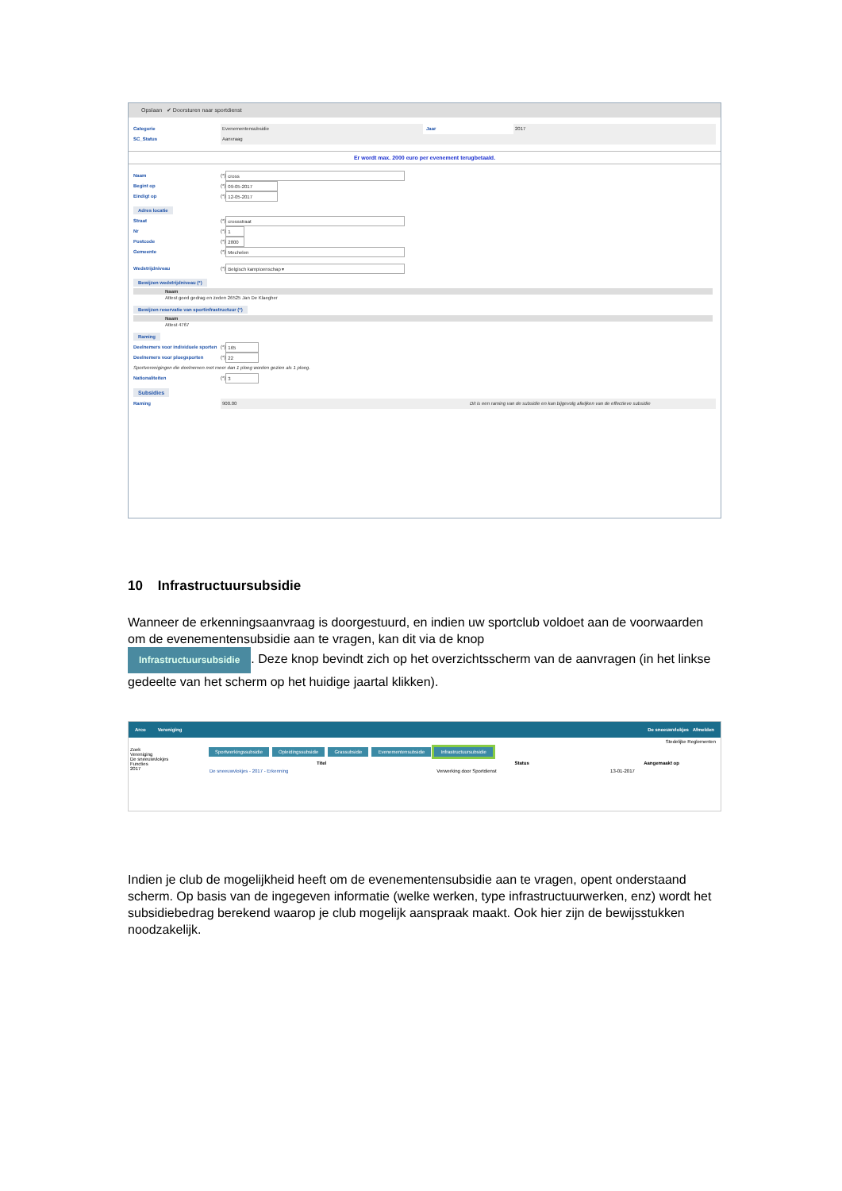Opslaan ✔ Doorsturen naar sportdienst
Categorie Evenementensubsidie Jaar 2017
SC_Status Aanvraag
Er wordt max. 2000 euro per evenement terugbetaald.
Naam (*) cross
Begint op (*) 09-05-2017
Eindigt op (*) 12-05-2017
Adres locatie
Straat (*) crossstraat
Nr (*) 1
Postcode (*) 2800
Gemeente (*) Mechelen
Wedstrijdniveau (*) Belgisch kampioenschap ▾
Bewijzen wedstrijdniveau (*)
| Naam |
| --- |
| Attest goed gedrag en zeden 26525 Jan De Klaegher |
Bewijzen reservatie van sportinfrastructuur (*)
| Naam |
| --- |
| Attest 4767 |
Raming
Deelnemers voor individuele sporten (*) 165
Deelnemers voor ploegsporten (*) 22
Sportverenigingen die deelnemen met meer dan 1 ploeg worden gezien als 1 ploeg.
Nationaliteiten (*) 3
Subsidies
Raming 900.00 Dit is een raming van de subsidie en kan bijgevolg afwijken van de effectieve subsidie
10 Infrastructuursubsidie
Wanneer de erkenningsaanvraag is doorgestuurd, en indien uw sportclub voldoet aan de voorwaarden om de evenementensubsidie aan te vragen, kan dit via de knop
Infrastructuursubsidie. Deze knop bevindt zich op het overzichtsscherm van de aanvragen (in het linkse gedeelte van het scherm op het huidige jaartal klikken).
Arco Vereniging De sneeuwvlokjes Afmelden
Stedelijke Reglementen
Zoek
Vereniging
De sneeuwvlokjes
Functies
2017
Sportwerkingssubsidie Opleidingssubsidie Grassubsidie Evenementensubsidie Infrastructuursubsidie
| Titel | Status | Aangemaakt op |
| --- | --- | --- |
| De sneeuwvlokjes - 2017 - Erkenning | Verwerking door Sportdienst | 13-01-2017 |
Indien je club de mogelijkheid heeft om de evenementensubsidie aan te vragen, opent onderstaand scherm. Op basis van de ingegeven informatie (welke werken, type infrastructuurwerken, enz) wordt het subsidiebedrag berekend waarop je club mogelijk aanspraak maakt. Ook hier zijn de bewijsstukken noodzakelijk.